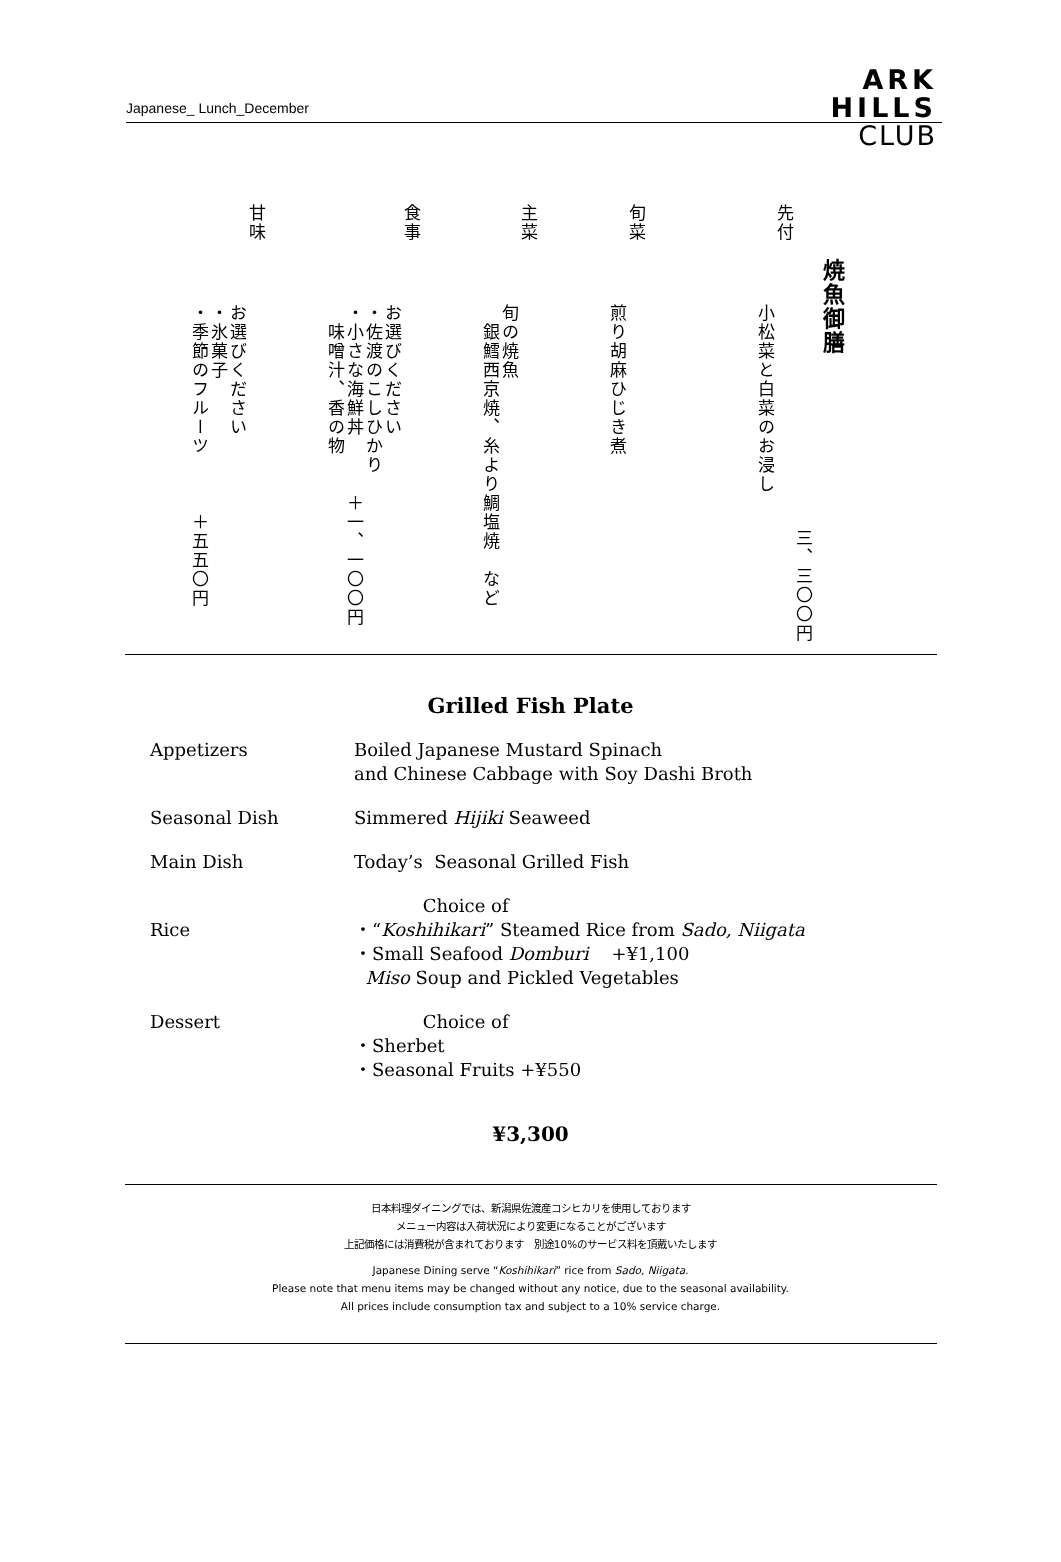Japanese_ Lunch_December
ARK
HILLS
CLUB
焼魚御膳
三、三〇〇円
先付
小松菜と白菜のお浸し
旬菜
煎り胡麻ひじき煮
主菜
旬の焼魚
　銀鱈西京焼、糸より鯛塩焼　など
食事
お選びください
・佐渡のこしひかり
・小さな海鮮丼　　　＋一、一〇〇円
　味噌汁、香の物
甘味
お選びください
・氷菓子
・季節のフルーツ　　　＋五五〇円
Grilled Fish Plate
| Appetizers | Boiled Japanese Mustard Spinach and Chinese Cabbage with Soy Dashi Broth |
| Seasonal Dish | Simmered Hijiki Seaweed |
| Main Dish | Today’s Seasonal Grilled Fish |
| Rice | Choice of ・“ Koshihikari ” Steamed Rice from Sado, Niigata ・Small Seafood Domburi +¥1,100 Miso Soup and Pickled Vegetables |
| Dessert | Choice of ・Sherbet ・Seasonal Fruits +¥550 |
¥3,300
日本料理ダイニングでは、新潟県佐渡産コシヒカリを使用しております
メニュー内容は入荷状況により変更になることがございます
上記価格には消費税が含まれております　別途10%のサービス料を頂戴いたします
Japanese Dining serve “Koshihikari” rice from Sado, Niigata.
Please note that menu items may be changed without any notice, due to the seasonal availability.
All prices include consumption tax and subject to a 10% service charge.